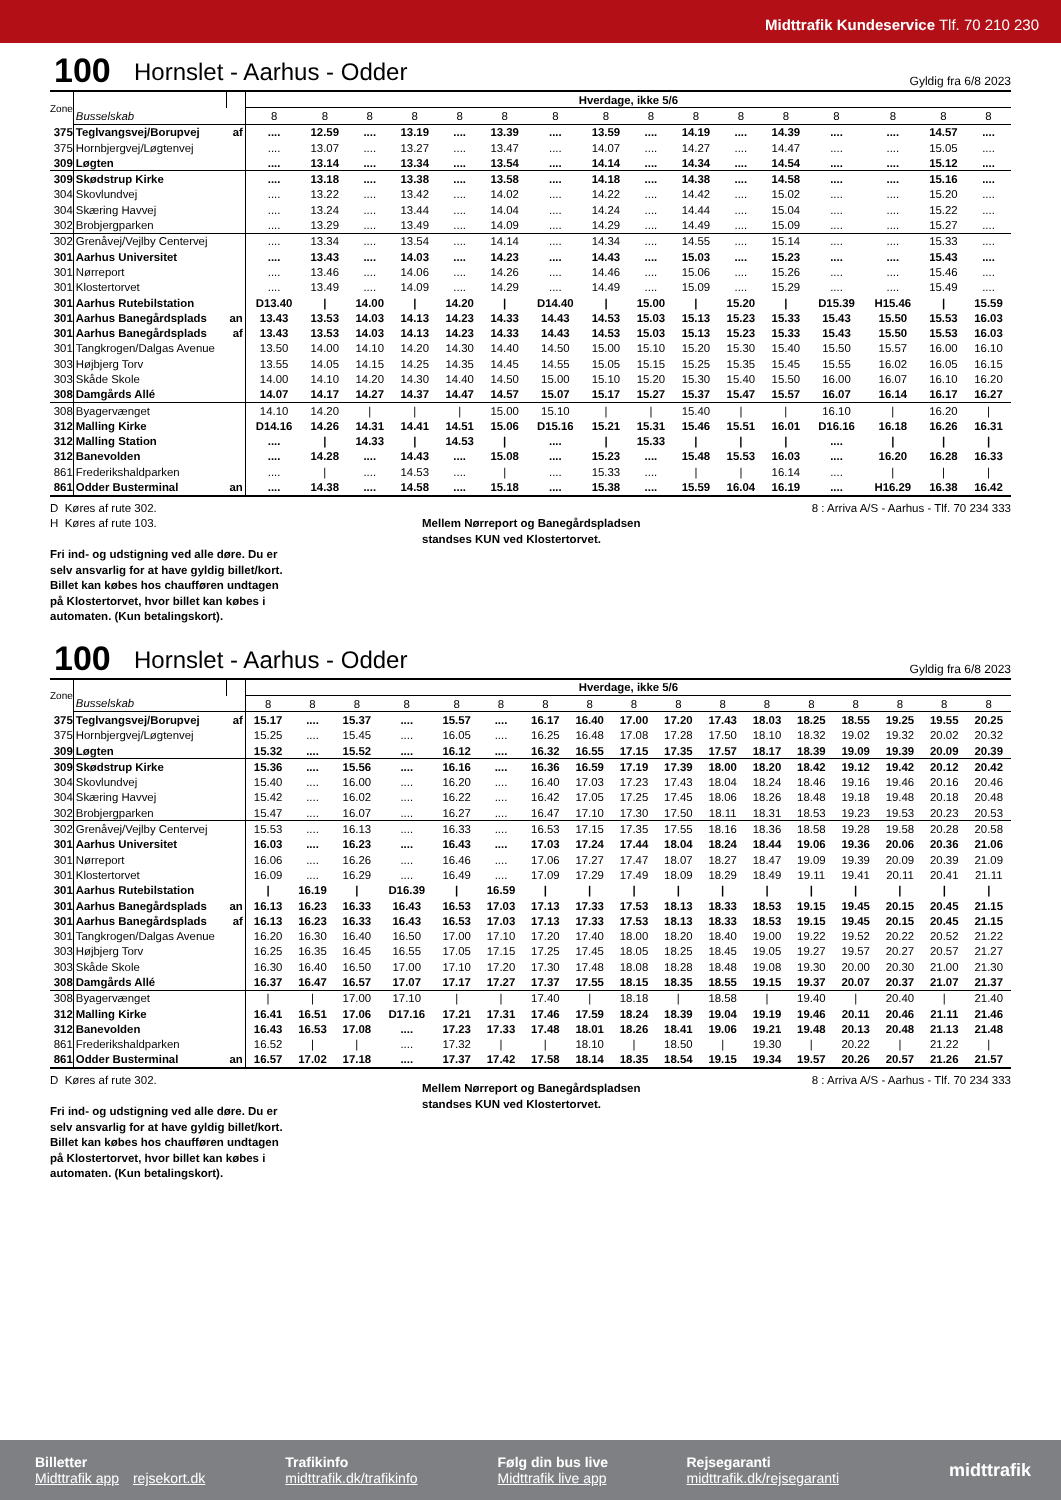Midttrafik Kundeservice Tlf. 70 210 230
100 Hornslet - Aarhus - Odder Gyldig fra 6/8 2023
| Zone | | | Hverdage, ikke 5/6 | | | | | | | | | | | | | | | |
| | Busselskab | | 8 | 8 | 8 | 8 | 8 | 8 | 8 | 8 | 8 | 8 | 8 | 8 | 8 | 8 | 8 | 8 |
| 375 | Teglvangsvej/Borupvej | af | .... | 12.59 | .... | 13.19 | .... | 13.39 | .... | 13.59 | .... | 14.19 | .... | 14.39 | .... | .... | 14.57 | .... |
| 375 | Hornbjergvej/Løgtenvej | | .... | 13.07 | .... | 13.27 | .... | 13.47 | .... | 14.07 | .... | 14.27 | .... | 14.47 | .... | .... | 15.05 | .... |
| 309 | Løgten | | .... | 13.14 | .... | 13.34 | .... | 13.54 | .... | 14.14 | .... | 14.34 | .... | 14.54 | .... | .... | 15.12 | .... |
| 309 | Skødstrup Kirke | | .... | 13.18 | .... | 13.38 | .... | 13.58 | .... | 14.18 | .... | 14.38 | .... | 14.58 | .... | .... | 15.16 | .... |
| 304 | Skovlundvej | | .... | 13.22 | .... | 13.42 | .... | 14.02 | .... | 14.22 | .... | 14.42 | .... | 15.02 | .... | .... | 15.20 | .... |
| 304 | Skæring Havvej | | .... | 13.24 | .... | 13.44 | .... | 14.04 | .... | 14.24 | .... | 14.44 | .... | 15.04 | .... | .... | 15.22 | .... |
| 302 | Brobjergparken | | .... | 13.29 | .... | 13.49 | .... | 14.09 | .... | 14.29 | .... | 14.49 | .... | 15.09 | .... | .... | 15.27 | .... |
| 302 | Grenåvej/Vejlby Centervej | | .... | 13.34 | .... | 13.54 | .... | 14.14 | .... | 14.34 | .... | 14.55 | .... | 15.14 | .... | .... | 15.33 | .... |
| 301 | Aarhus Universitet | | .... | 13.43 | .... | 14.03 | .... | 14.23 | .... | 14.43 | .... | 15.03 | .... | 15.23 | .... | .... | 15.43 | .... |
| 301 | Nørreport | | .... | 13.46 | .... | 14.06 | .... | 14.26 | .... | 14.46 | .... | 15.06 | .... | 15.26 | .... | .... | 15.46 | .... |
| 301 | Klostertorvet | | .... | 13.49 | .... | 14.09 | .... | 14.29 | .... | 14.49 | .... | 15.09 | .... | 15.29 | .... | .... | 15.49 | .... |
| 301 | Aarhus Rutebilstation | | D13.40 | / | 14.00 | / | 14.20 | / | D14.40 | / | 15.00 | / | 15.20 | / | D15.39 | H15.46 | / | 15.59 |
| 301 | Aarhus Banegårdsplads | an | 13.43 | 13.53 | 14.03 | 14.13 | 14.23 | 14.33 | 14.43 | 14.53 | 15.03 | 15.13 | 15.23 | 15.33 | 15.43 | 15.50 | 15.53 | 16.03 |
| 301 | Aarhus Banegårdsplads | af | 13.43 | 13.53 | 14.03 | 14.13 | 14.23 | 14.33 | 14.43 | 14.53 | 15.03 | 15.13 | 15.23 | 15.33 | 15.43 | 15.50 | 15.53 | 16.03 |
| 301 | Tangkrogen/Dalgas Avenue | | 13.50 | 14.00 | 14.10 | 14.20 | 14.30 | 14.40 | 14.50 | 15.00 | 15.10 | 15.20 | 15.30 | 15.40 | 15.50 | 15.57 | 16.00 | 16.10 |
| 303 | Højbjerg Torv | | 13.55 | 14.05 | 14.15 | 14.25 | 14.35 | 14.45 | 14.55 | 15.05 | 15.15 | 15.25 | 15.35 | 15.45 | 15.55 | 16.02 | 16.05 | 16.15 |
| 303 | Skåde Skole | | 14.00 | 14.10 | 14.20 | 14.30 | 14.40 | 14.50 | 15.00 | 15.10 | 15.20 | 15.30 | 15.40 | 15.50 | 16.00 | 16.07 | 16.10 | 16.20 |
| 308 | Damgårds Allé | | 14.07 | 14.17 | 14.27 | 14.37 | 14.47 | 14.57 | 15.07 | 15.17 | 15.27 | 15.37 | 15.47 | 15.57 | 16.07 | 16.14 | 16.17 | 16.27 |
| 308 | Byagervænget | | 14.10 | 14.20 | / | / | / | 15.00 | 15.10 | / | / | 15.40 | / | / | 16.10 | / | 16.20 | / |
| 312 | Malling Kirke | | D14.16 | 14.26 | 14.31 | 14.41 | 14.51 | 15.06 | D15.16 | 15.21 | 15.31 | 15.46 | 15.51 | 16.01 | D16.16 | 16.18 | 16.26 | 16.31 |
| 312 | Malling Station | | .... | / | 14.33 | / | 14.53 | / | .... | / | 15.33 | / | / | / | .... | / | / | / |
| 312 | Banevolden | | .... | 14.28 | .... | 14.43 | .... | 15.08 | .... | 15.23 | .... | 15.48 | 15.53 | 16.03 | .... | 16.20 | 16.28 | 16.33 |
| 861 | Frederikshaldparken | | .... | / | .... | 14.53 | .... | / | .... | 15.33 | .... | / | / | 16.14 | .... | / | / | / |
| 861 | Odder Busterminal | an | .... | 14.38 | .... | 14.58 | .... | 15.18 | .... | 15.38 | .... | 15.59 | 16.04 | 16.19 | .... | H16.29 | 16.38 | 16.42 |
D Køres af rute 302.
H Køres af rute 103.
Fri ind- og udstigning ved alle døre. Du er
selv ansvarlig for at have gyldig billet/kort.
Billet kan købes hos chaufføren undtagen
på Klostertorvet, hvor billet kan købes i
automaten. (Kun betalingskort).
Mellem Nørreport og Banegårdspladsen
standses KUN ved Klostertorvet.
8 : Arriva A/S - Aarhus - Tlf. 70 234 333
100 Hornslet - Aarhus - Odder Gyldig fra 6/8 2023
| Zone | | | Hverdage, ikke 5/6 | | | | | | | | | | | | | | | | |
| | Busselskab | | 8 | 8 | 8 | 8 | 8 | 8 | 8 | 8 | 8 | 8 | 8 | 8 | 8 | 8 | 8 | 8 | 8 |
| 375 | Teglvangsvej/Borupvej | af | 15.17 | .... | 15.37 | .... | 15.57 | .... | 16.17 | 16.40 | 17.00 | 17.20 | 17.43 | 18.03 | 18.25 | 18.55 | 19.25 | 19.55 | 20.25 |
| 375 | Hornbjergvej/Løgtenvej | | 15.25 | .... | 15.45 | .... | 16.05 | .... | 16.25 | 16.48 | 17.08 | 17.28 | 17.50 | 18.10 | 18.32 | 19.02 | 19.32 | 20.02 | 20.32 |
| 309 | Løgten | | 15.32 | .... | 15.52 | .... | 16.12 | .... | 16.32 | 16.55 | 17.15 | 17.35 | 17.57 | 18.17 | 18.39 | 19.09 | 19.39 | 20.09 | 20.39 |
| 309 | Skødstrup Kirke | | 15.36 | .... | 15.56 | .... | 16.16 | .... | 16.36 | 16.59 | 17.19 | 17.39 | 18.00 | 18.20 | 18.42 | 19.12 | 19.42 | 20.12 | 20.42 |
| 304 | Skovlundvej | | 15.40 | .... | 16.00 | .... | 16.20 | .... | 16.40 | 17.03 | 17.23 | 17.43 | 18.04 | 18.24 | 18.46 | 19.16 | 19.46 | 20.16 | 20.46 |
| 304 | Skæring Havvej | | 15.42 | .... | 16.02 | .... | 16.22 | .... | 16.42 | 17.05 | 17.25 | 17.45 | 18.06 | 18.26 | 18.48 | 19.18 | 19.48 | 20.18 | 20.48 |
| 302 | Brobjergparken | | 15.47 | .... | 16.07 | .... | 16.27 | .... | 16.47 | 17.10 | 17.30 | 17.50 | 18.11 | 18.31 | 18.53 | 19.23 | 19.53 | 20.23 | 20.53 |
| 302 | Grenåvej/Vejlby Centervej | | 15.53 | .... | 16.13 | .... | 16.33 | .... | 16.53 | 17.15 | 17.35 | 17.55 | 18.16 | 18.36 | 18.58 | 19.28 | 19.58 | 20.28 | 20.58 |
| 301 | Aarhus Universitet | | 16.03 | .... | 16.23 | .... | 16.43 | .... | 17.03 | 17.24 | 17.44 | 18.04 | 18.24 | 18.44 | 19.06 | 19.36 | 20.06 | 20.36 | 21.06 |
| 301 | Nørreport | | 16.06 | .... | 16.26 | .... | 16.46 | .... | 17.06 | 17.27 | 17.47 | 18.07 | 18.27 | 18.47 | 19.09 | 19.39 | 20.09 | 20.39 | 21.09 |
| 301 | Klostertorvet | | 16.09 | .... | 16.29 | .... | 16.49 | .... | 17.09 | 17.29 | 17.49 | 18.09 | 18.29 | 18.49 | 19.11 | 19.41 | 20.11 | 20.41 | 21.11 |
| 301 | Aarhus Rutebilstation | | / | 16.19 | / | D16.39 | / | 16.59 | / | / | / | / | / | / | / | / | / | / | / |
| 301 | Aarhus Banegårdsplads | an | 16.13 | 16.23 | 16.33 | 16.43 | 16.53 | 17.03 | 17.13 | 17.33 | 17.53 | 18.13 | 18.33 | 18.53 | 19.15 | 19.45 | 20.15 | 20.45 | 21.15 |
| 301 | Aarhus Banegårdsplads | af | 16.13 | 16.23 | 16.33 | 16.43 | 16.53 | 17.03 | 17.13 | 17.33 | 17.53 | 18.13 | 18.33 | 18.53 | 19.15 | 19.45 | 20.15 | 20.45 | 21.15 |
| 301 | Tangkrogen/Dalgas Avenue | | 16.20 | 16.30 | 16.40 | 16.50 | 17.00 | 17.10 | 17.20 | 17.40 | 18.00 | 18.20 | 18.40 | 19.00 | 19.22 | 19.52 | 20.22 | 20.52 | 21.22 |
| 303 | Højbjerg Torv | | 16.25 | 16.35 | 16.45 | 16.55 | 17.05 | 17.15 | 17.25 | 17.45 | 18.05 | 18.25 | 18.45 | 19.05 | 19.27 | 19.57 | 20.27 | 20.57 | 21.27 |
| 303 | Skåde Skole | | 16.30 | 16.40 | 16.50 | 17.00 | 17.10 | 17.20 | 17.30 | 17.48 | 18.08 | 18.28 | 18.48 | 19.08 | 19.30 | 20.00 | 20.30 | 21.00 | 21.30 |
| 308 | Damgårds Allé | | 16.37 | 16.47 | 16.57 | 17.07 | 17.17 | 17.27 | 17.37 | 17.55 | 18.15 | 18.35 | 18.55 | 19.15 | 19.37 | 20.07 | 20.37 | 21.07 | 21.37 |
| 308 | Byagervænget | | / | / | 17.00 | 17.10 | / | / | 17.40 | / | 18.18 | / | 18.58 | / | 19.40 | / | 20.40 | / | 21.40 |
| 312 | Malling Kirke | | 16.41 | 16.51 | 17.06 | D17.16 | 17.21 | 17.31 | 17.46 | 17.59 | 18.24 | 18.39 | 19.04 | 19.19 | 19.46 | 20.11 | 20.46 | 21.11 | 21.46 |
| 312 | Banevolden | | 16.43 | 16.53 | 17.08 | .... | 17.23 | 17.33 | 17.48 | 18.01 | 18.26 | 18.41 | 19.06 | 19.21 | 19.48 | 20.13 | 20.48 | 21.13 | 21.48 |
| 861 | Frederikshaldparken | | 16.52 | / | / | .... | 17.32 | / | / | 18.10 | / | 18.50 | / | 19.30 | / | 20.22 | / | 21.22 | / |
| 861 | Odder Busterminal | an | 16.57 | 17.02 | 17.18 | .... | 17.37 | 17.42 | 17.58 | 18.14 | 18.35 | 18.54 | 19.15 | 19.34 | 19.57 | 20.26 | 20.57 | 21.26 | 21.57 |
D Køres af rute 302.
Fri ind- og udstigning ved alle døre. Du er
selv ansvarlig for at have gyldig billet/kort.
Billet kan købes hos chaufføren undtagen
på Klostertorvet, hvor billet kan købes i
automaten. (Kun betalingskort).
Mellem Nørreport og Banegårdspladsen
standses KUN ved Klostertorvet.
8 : Arriva A/S - Aarhus - Tlf. 70 234 333
Billetter
Midttrafik app rejsekort.dk
Trafikinfo
midttrafik.dk/trafikinfo
Følg din bus live
Midttrafik live app
Rejsegaranti
midttrafik.dk/rejsegaranti
midttrafik